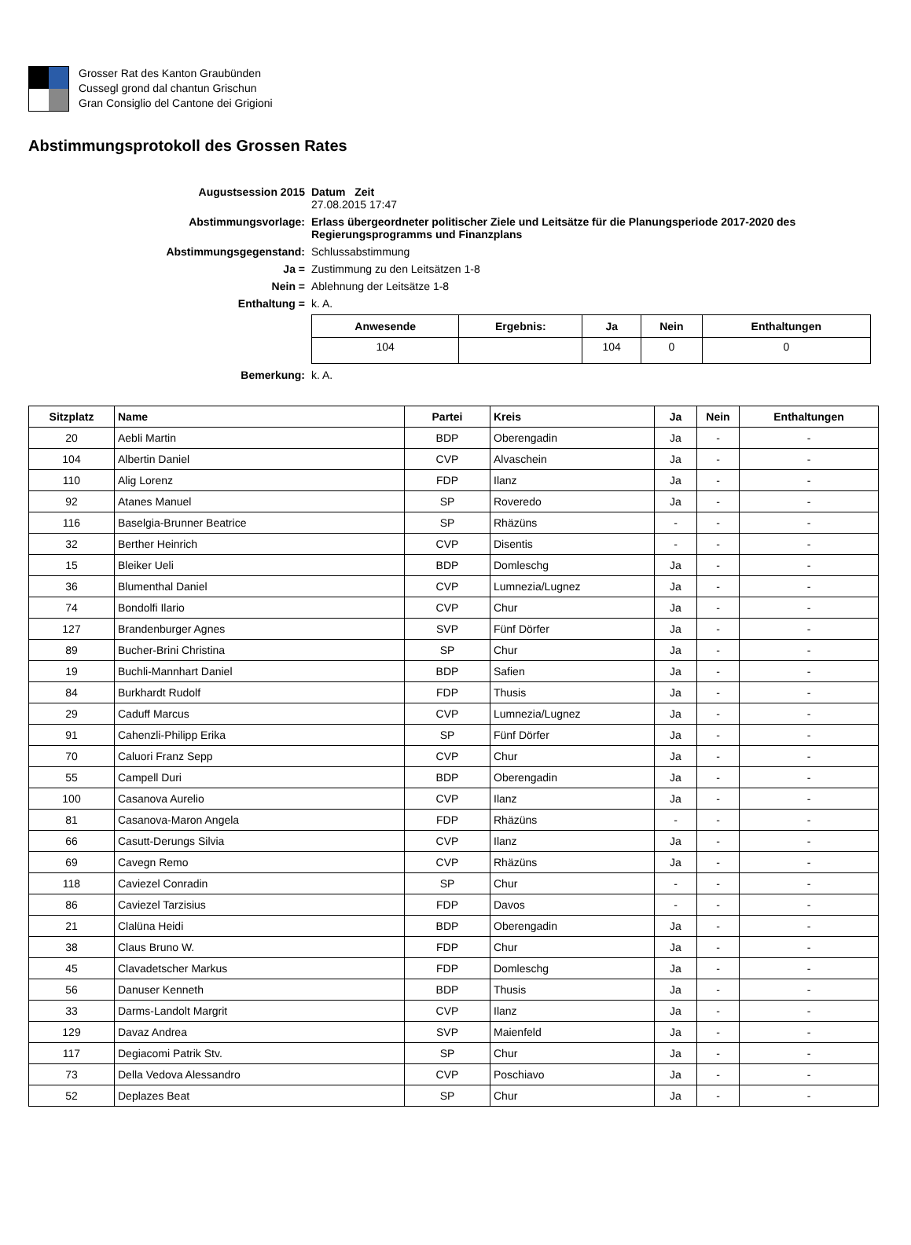Grosser Rat des Kanton Graubünden
Cussegl grond dal chantun Grischun
Gran Consiglio del Cantone dei Grigioni
Abstimmungsprotokoll des Grossen Rates
| Augustsession 2015 | Datum Zeit 27.08.2015 17:47 |
| Abstimmungsvorlage: | Erlass übergeordneter politischer Ziele und Leitsätze für die Planungsperiode 2017-2020 des Regierungsprogramms und Finanzplans |
| Abstimmungsgegenstand: | Schlussabstimmung |
| Ja = | Zustimmung zu den Leitsätzen 1-8 |
| Nein = | Ablehnung der Leitsätze 1-8 |
| Enthaltung = | k. A. |
| | / Anwesende / Ergebnis: / Ja / Nein / Enthaltungen / / --- / --- / --- / --- / --- / / 104 / / 104 / 0 / 0 / |
| Bemerkung: | k. A. |
| Sitzplatz | Name | Partei | Kreis | Ja | Nein | Enthaltungen |
| --- | --- | --- | --- | --- | --- | --- |
| 20 | Aebli Martin | BDP | Oberengadin | Ja | - | - |
| 104 | Albertin Daniel | CVP | Alvaschein | Ja | - | - |
| 110 | Alig Lorenz | FDP | Ilanz | Ja | - | - |
| 92 | Atanes Manuel | SP | Roveredo | Ja | - | - |
| 116 | Baselgia-Brunner Beatrice | SP | Rhäzüns | - | - | - |
| 32 | Berther Heinrich | CVP | Disentis | - | - | - |
| 15 | Bleiker Ueli | BDP | Domleschg | Ja | - | - |
| 36 | Blumenthal Daniel | CVP | Lumnezia/Lugnez | Ja | - | - |
| 74 | Bondolfi Ilario | CVP | Chur | Ja | - | - |
| 127 | Brandenburger Agnes | SVP | Fünf Dörfer | Ja | - | - |
| 89 | Bucher-Brini Christina | SP | Chur | Ja | - | - |
| 19 | Buchli-Mannhart Daniel | BDP | Safien | Ja | - | - |
| 84 | Burkhardt Rudolf | FDP | Thusis | Ja | - | - |
| 29 | Caduff Marcus | CVP | Lumnezia/Lugnez | Ja | - | - |
| 91 | Cahenzli-Philipp Erika | SP | Fünf Dörfer | Ja | - | - |
| 70 | Caluori Franz Sepp | CVP | Chur | Ja | - | - |
| 55 | Campell Duri | BDP | Oberengadin | Ja | - | - |
| 100 | Casanova Aurelio | CVP | Ilanz | Ja | - | - |
| 81 | Casanova-Maron Angela | FDP | Rhäzüns | - | - | - |
| 66 | Casutt-Derungs Silvia | CVP | Ilanz | Ja | - | - |
| 69 | Cavegn Remo | CVP | Rhäzüns | Ja | - | - |
| 118 | Caviezel Conradin | SP | Chur | - | - | - |
| 86 | Caviezel Tarzisius | FDP | Davos | - | - | - |
| 21 | Clalüna Heidi | BDP | Oberengadin | Ja | - | - |
| 38 | Claus Bruno W. | FDP | Chur | Ja | - | - |
| 45 | Clavadetscher Markus | FDP | Domleschg | Ja | - | - |
| 56 | Danuser Kenneth | BDP | Thusis | Ja | - | - |
| 33 | Darms-Landolt Margrit | CVP | Ilanz | Ja | - | - |
| 129 | Davaz Andrea | SVP | Maienfeld | Ja | - | - |
| 117 | Degiacomi Patrik Stv. | SP | Chur | Ja | - | - |
| 73 | Della Vedova Alessandro | CVP | Poschiavo | Ja | - | - |
| 52 | Deplazes Beat | SP | Chur | Ja | - | - |